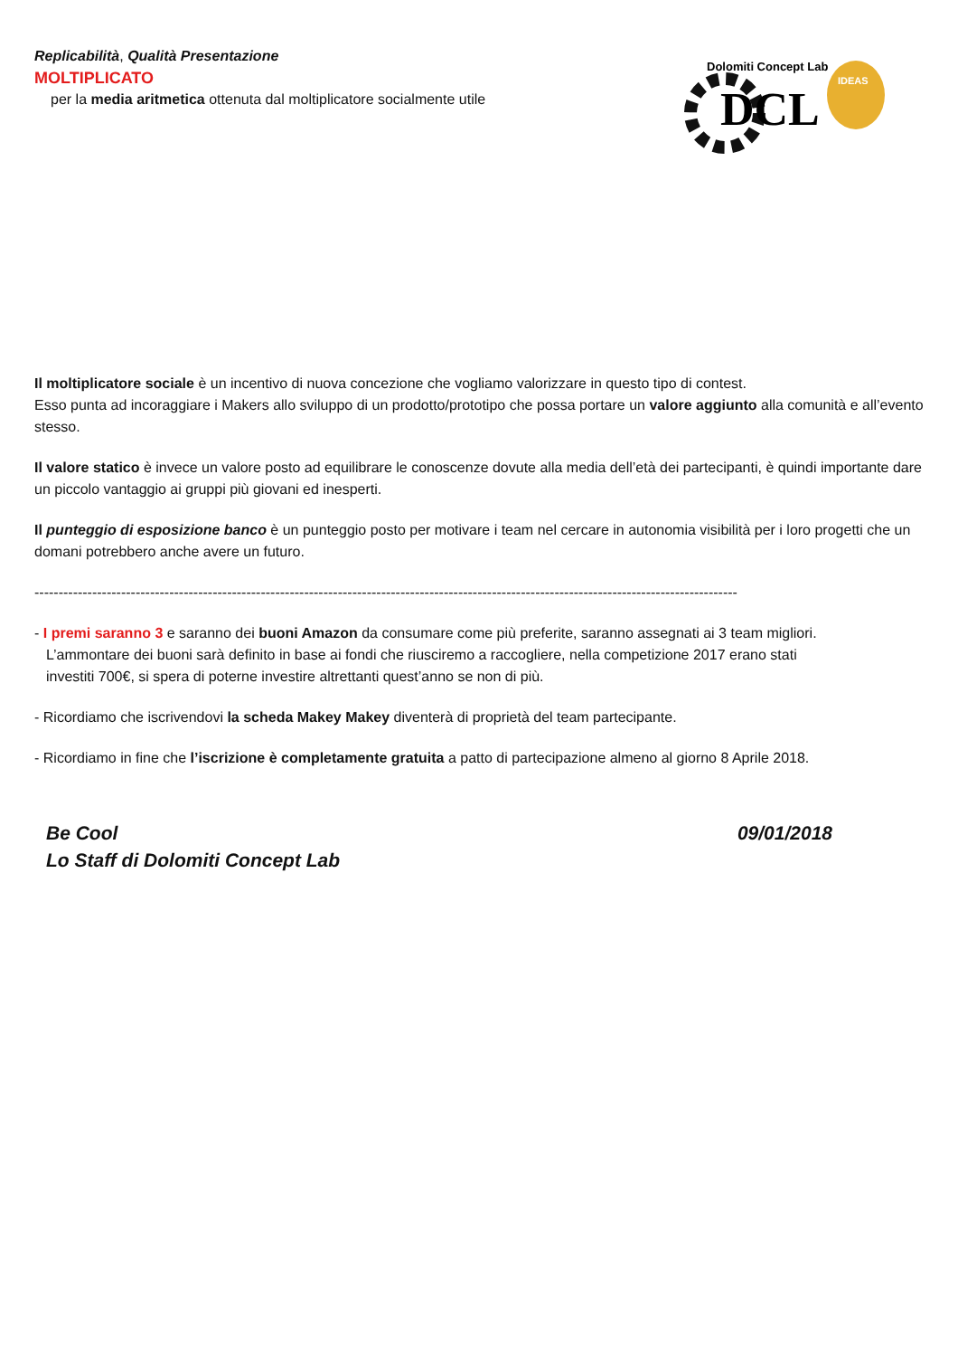Dolomiti Concept Lab
DCL
IDEAS
Replicabilità, Qualità Presentazione
MOLTIPLICATO
per la media aritmetica ottenuta dal moltiplicatore socialmente utile
Il moltiplicatore sociale è un incentivo di nuova concezione che vogliamo valorizzare in questo tipo di contest.
Esso punta ad incoraggiare i Makers allo sviluppo di un prodotto/prototipo che possa portare un valore aggiunto alla comunità e all’evento stesso.
Il valore statico è invece un valore posto ad equilibrare le conoscenze dovute alla media dell’età dei partecipanti, è quindi importante dare un piccolo vantaggio ai gruppi più giovani ed inesperti.
Il punteggio di esposizione banco è un punteggio posto per motivare i team nel cercare in autonomia visibilità per i loro progetti che un domani potrebbero anche avere un futuro.
--------------------------------------------------------------------------------------------------------------------------------------------------
- I premi saranno 3 e saranno dei buoni Amazon da consumare come più preferite, saranno assegnati ai 3 team migliori.
L’ammontare dei buoni sarà definito in base ai fondi che riusciremo a raccogliere, nella competizione 2017 erano stati
investiti 700€, si spera di poterne investire altrettanti quest’anno se non di più.
- Ricordiamo che iscrivendovi la scheda Makey Makey diventerà di proprietà del team partecipante.
- Ricordiamo in fine che l’iscrizione è completamente gratuita a patto di partecipazione almeno al giorno 8 Aprile 2018.
Be Cool 09/01/2018
Lo Staff di Dolomiti Concept Lab